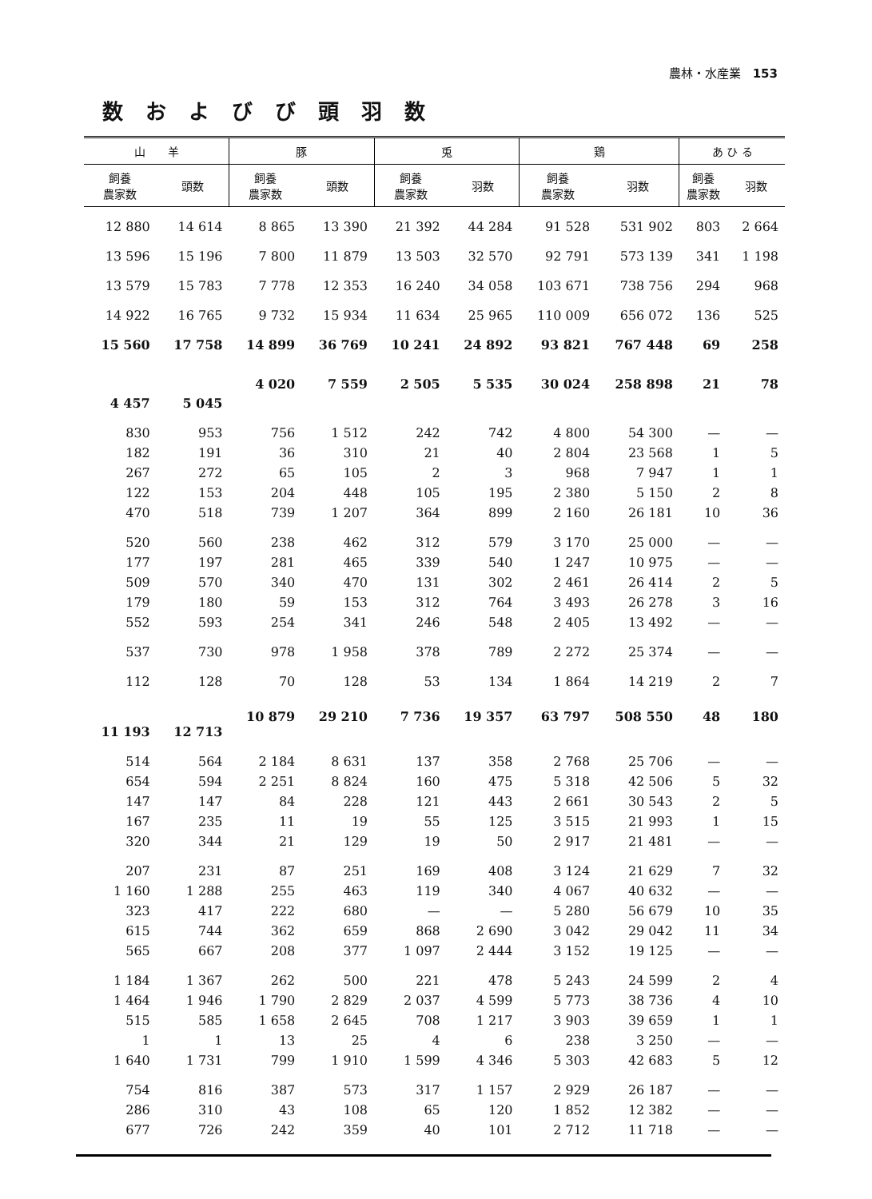農林・水産業 153
数およびび頭羽数
| 山 羊 | | 豚 | | 兎 | | 鶏 | | あ ひ る | |
| --- | --- | --- | --- | --- | --- | --- | --- | --- | --- |
| 飼養 農家数 | 頭数 | 飼養 農家数 | 頭数 | 飼養 農家数 | 羽数 | 飼養 農家数 | 羽数 | 飼養 農家数 | 羽数 |
| 12 880 | 14 614 | 8 865 | 13 390 | 21 392 | 44 284 | 91 528 | 531 902 | 803 | 2 664 |
| 13 596 | 15 196 | 7 800 | 11 879 | 13 503 | 32 570 | 92 791 | 573 139 | 341 | 1 198 |
| 13 579 | 15 783 | 7 778 | 12 353 | 16 240 | 34 058 | 103 671 | 738 756 | 294 | 968 |
| 14 922 | 16 765 | 9 732 | 15 934 | 11 634 | 25 965 | 110 009 | 656 072 | 136 | 525 |
| 15 560 | 17 758 | 14 899 | 36 769 | 10 241 | 24 892 | 93 821 | 767 448 | 69 | 258 |
| 4 457 | 5 045 | 4 020 | 7 559 | 2 505 | 5 535 | 30 024 | 258 898 | 21 | 78 |
| 830 | 953 | 756 | 1 512 | 242 | 742 | 4 800 | 54 300 | — | — |
| 182 | 191 | 36 | 310 | 21 | 40 | 2 804 | 23 568 | 1 | 5 |
| 267 | 272 | 65 | 105 | 2 | 3 | 968 | 7 947 | 1 | 1 |
| 122 | 153 | 204 | 448 | 105 | 195 | 2 380 | 5 150 | 2 | 8 |
| 470 | 518 | 739 | 1 207 | 364 | 899 | 2 160 | 26 181 | 10 | 36 |
| 520 | 560 | 238 | 462 | 312 | 579 | 3 170 | 25 000 | — | — |
| 177 | 197 | 281 | 465 | 339 | 540 | 1 247 | 10 975 | — | — |
| 509 | 570 | 340 | 470 | 131 | 302 | 2 461 | 26 414 | 2 | 5 |
| 179 | 180 | 59 | 153 | 312 | 764 | 3 493 | 26 278 | 3 | 16 |
| 552 | 593 | 254 | 341 | 246 | 548 | 2 405 | 13 492 | — | — |
| 537 | 730 | 978 | 1 958 | 378 | 789 | 2 272 | 25 374 | — | — |
| 112 | 128 | 70 | 128 | 53 | 134 | 1 864 | 14 219 | 2 | 7 |
| 11 193 | 12 713 | 10 879 | 29 210 | 7 736 | 19 357 | 63 797 | 508 550 | 48 | 180 |
| 514 | 564 | 2 184 | 8 631 | 137 | 358 | 2 768 | 25 706 | — | — |
| 654 | 594 | 2 251 | 8 824 | 160 | 475 | 5 318 | 42 506 | 5 | 32 |
| 147 | 147 | 84 | 228 | 121 | 443 | 2 661 | 30 543 | 2 | 5 |
| 167 | 235 | 11 | 19 | 55 | 125 | 3 515 | 21 993 | 1 | 15 |
| 320 | 344 | 21 | 129 | 19 | 50 | 2 917 | 21 481 | — | — |
| 207 | 231 | 87 | 251 | 169 | 408 | 3 124 | 21 629 | 7 | 32 |
| 1 160 | 1 288 | 255 | 463 | 119 | 340 | 4 067 | 40 632 | — | — |
| 323 | 417 | 222 | 680 | — | — | 5 280 | 56 679 | 10 | 35 |
| 615 | 744 | 362 | 659 | 868 | 2 690 | 3 042 | 29 042 | 11 | 34 |
| 565 | 667 | 208 | 377 | 1 097 | 2 444 | 3 152 | 19 125 | — | — |
| 1 184 | 1 367 | 262 | 500 | 221 | 478 | 5 243 | 24 599 | 2 | 4 |
| 1 464 | 1 946 | 1 790 | 2 829 | 2 037 | 4 599 | 5 773 | 38 736 | 4 | 10 |
| 515 | 585 | 1 658 | 2 645 | 708 | 1 217 | 3 903 | 39 659 | 1 | 1 |
| 1 | 1 | 13 | 25 | 4 | 6 | 238 | 3 250 | — | — |
| 1 640 | 1 731 | 799 | 1 910 | 1 599 | 4 346 | 5 303 | 42 683 | 5 | 12 |
| 754 | 816 | 387 | 573 | 317 | 1 157 | 2 929 | 26 187 | — | — |
| 286 | 310 | 43 | 108 | 65 | 120 | 1 852 | 12 382 | — | — |
| 677 | 726 | 242 | 359 | 40 | 101 | 2 712 | 11 718 | — | — |